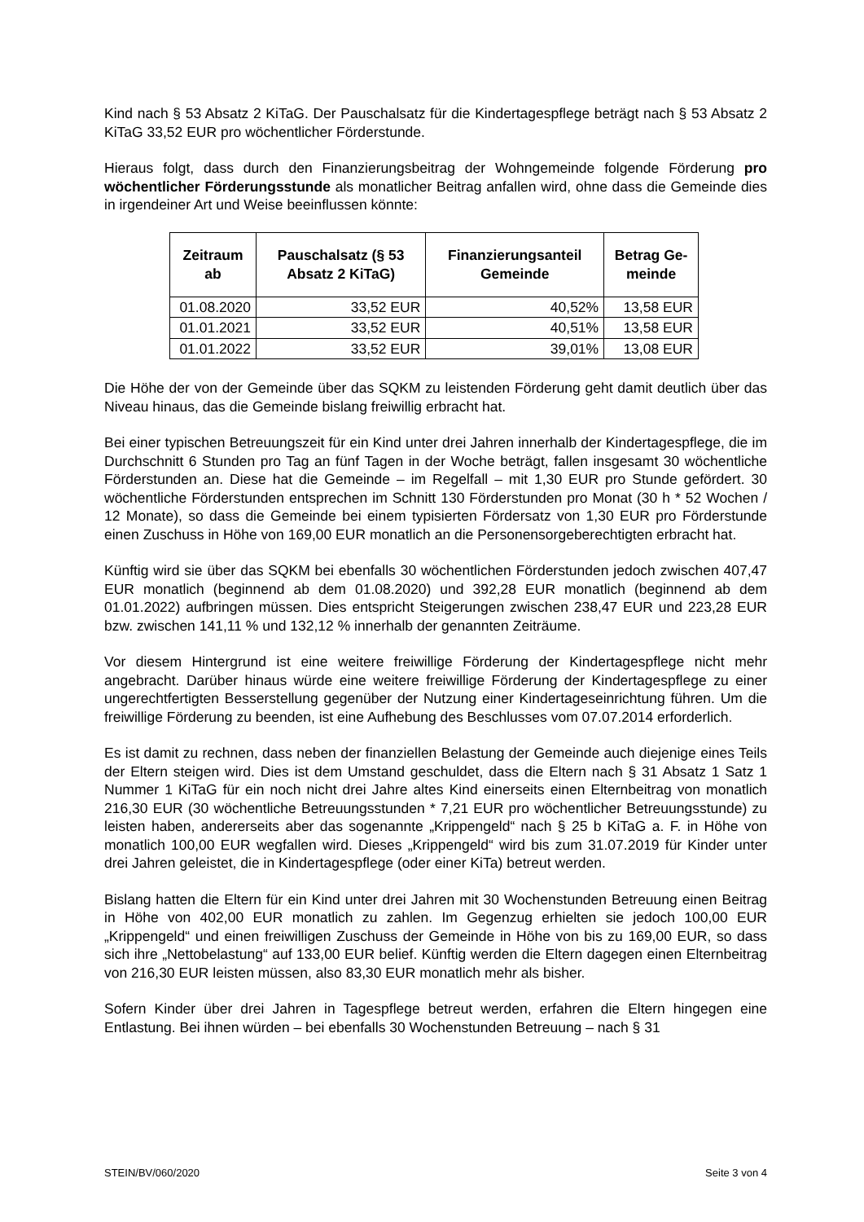Kind nach § 53 Absatz 2 KiTaG. Der Pauschalsatz für die Kindertagespflege beträgt nach § 53 Absatz 2 KiTaG 33,52 EUR pro wöchentlicher Förderstunde.
Hieraus folgt, dass durch den Finanzierungsbeitrag der Wohngemeinde folgende Förderung pro wöchentlicher Förderungsstunde als monatlicher Beitrag anfallen wird, ohne dass die Gemeinde dies in irgendeiner Art und Weise beeinflussen könnte:
| Zeitraum ab | Pauschalsatz (§ 53 Absatz 2 KiTaG) | Finanzierungsanteil Gemeinde | Betrag Ge-meinde |
| --- | --- | --- | --- |
| 01.08.2020 | 33,52 EUR | 40,52% | 13,58 EUR |
| 01.01.2021 | 33,52 EUR | 40,51% | 13,58 EUR |
| 01.01.2022 | 33,52 EUR | 39,01% | 13,08 EUR |
Die Höhe der von der Gemeinde über das SQKM zu leistenden Förderung geht damit deutlich über das Niveau hinaus, das die Gemeinde bislang freiwillig erbracht hat.
Bei einer typischen Betreuungszeit für ein Kind unter drei Jahren innerhalb der Kindertagespflege, die im Durchschnitt 6 Stunden pro Tag an fünf Tagen in der Woche beträgt, fallen insgesamt 30 wöchentliche Förderstunden an. Diese hat die Gemeinde – im Regelfall – mit 1,30 EUR pro Stunde gefördert. 30 wöchentliche Förderstunden entsprechen im Schnitt 130 Förderstunden pro Monat (30 h * 52 Wochen / 12 Monate), so dass die Gemeinde bei einem typisierten Fördersatz von 1,30 EUR pro Förderstunde einen Zuschuss in Höhe von 169,00 EUR monatlich an die Personensorgeberechtigten erbracht hat.
Künftig wird sie über das SQKM bei ebenfalls 30 wöchentlichen Förderstunden jedoch zwischen 407,47 EUR monatlich (beginnend ab dem 01.08.2020) und 392,28 EUR monatlich (beginnend ab dem 01.01.2022) aufbringen müssen. Dies entspricht Steigerungen zwischen 238,47 EUR und 223,28 EUR bzw. zwischen 141,11 % und 132,12 % innerhalb der genannten Zeiträume.
Vor diesem Hintergrund ist eine weitere freiwillige Förderung der Kindertagespflege nicht mehr angebracht. Darüber hinaus würde eine weitere freiwillige Förderung der Kindertagespflege zu einer ungerechtfertigten Besserstellung gegenüber der Nutzung einer Kindertageseinrichtung führen. Um die freiwillige Förderung zu beenden, ist eine Aufhebung des Beschlusses vom 07.07.2014 erforderlich.
Es ist damit zu rechnen, dass neben der finanziellen Belastung der Gemeinde auch diejenige eines Teils der Eltern steigen wird. Dies ist dem Umstand geschuldet, dass die Eltern nach § 31 Absatz 1 Satz 1 Nummer 1 KiTaG für ein noch nicht drei Jahre altes Kind einerseits einen Elternbeitrag von monatlich 216,30 EUR (30 wöchentliche Betreuungsstunden * 7,21 EUR pro wöchentlicher Betreuungsstunde) zu leisten haben, andererseits aber das sogenannte „Krippengeld“ nach § 25 b KiTaG a. F. in Höhe von monatlich 100,00 EUR wegfallen wird. Dieses „Krippengeld“ wird bis zum 31.07.2019 für Kinder unter drei Jahren geleistet, die in Kindertagespflege (oder einer KiTa) betreut werden.
Bislang hatten die Eltern für ein Kind unter drei Jahren mit 30 Wochenstunden Betreuung einen Beitrag in Höhe von 402,00 EUR monatlich zu zahlen. Im Gegenzug erhielten sie jedoch 100,00 EUR „Krippengeld“ und einen freiwilligen Zuschuss der Gemeinde in Höhe von bis zu 169,00 EUR, so dass sich ihre „Nettobelastung“ auf 133,00 EUR belief. Künftig werden die Eltern dagegen einen Elternbeitrag von 216,30 EUR leisten müssen, also 83,30 EUR monatlich mehr als bisher.
Sofern Kinder über drei Jahren in Tagespflege betreut werden, erfahren die Eltern hingegen eine Entlastung. Bei ihnen würden – bei ebenfalls 30 Wochenstunden Betreuung – nach § 31
STEIN/BV/060/2020 Seite 3 von 4